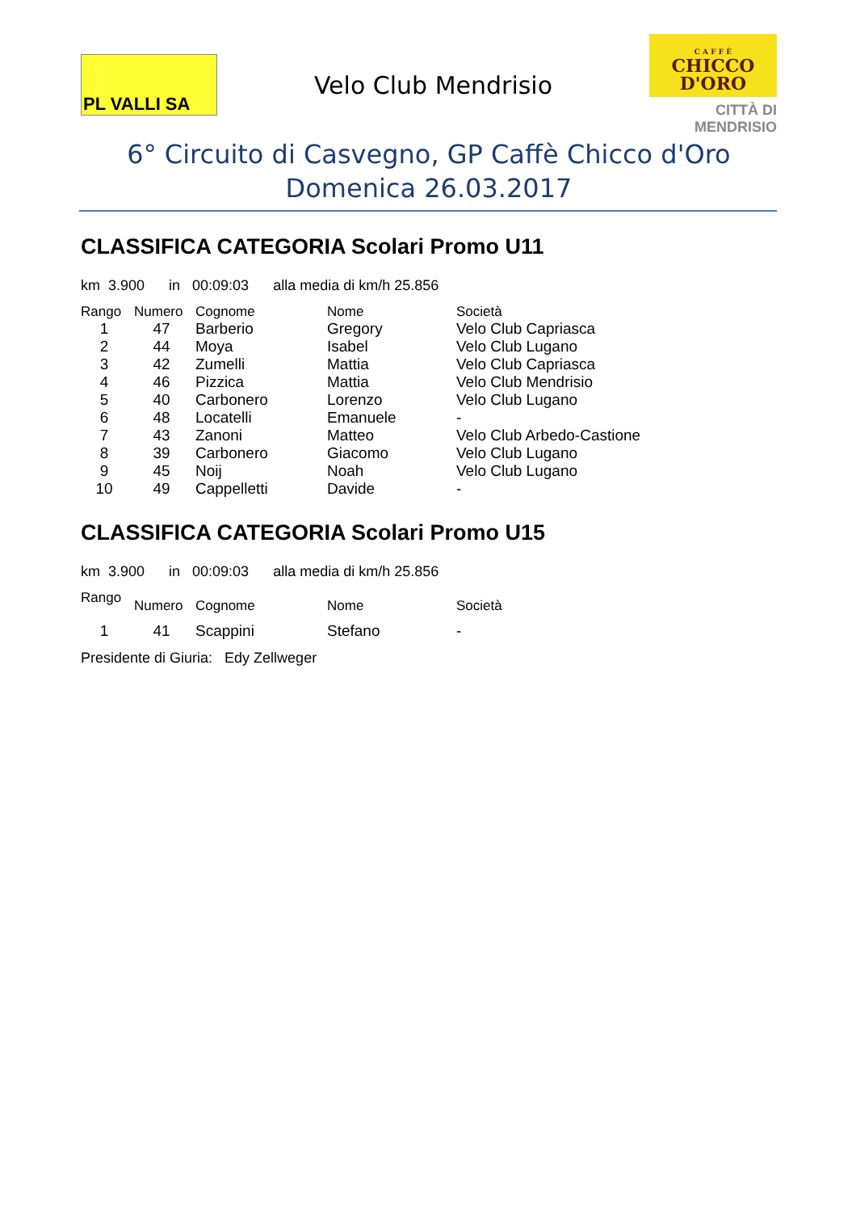PL VALLI SA
Velo Club Mendrisio
C A F F È
CHICCO
D'ORO
CITTÀ DI
MENDRISIO
6° Circuito di Casvegno, GP Caffè Chicco d'Oro
Domenica 26.03.2017
CLASSIFICA CATEGORIA Scolari Promo U11
km 3.900 in 00:09:03 alla media di km/h 25.856
| Rango | Numero | Cognome | Nome | Società |
| --- | --- | --- | --- | --- |
| 1 | 47 | Barberio | Gregory | Velo Club Capriasca |
| 2 | 44 | Moya | Isabel | Velo Club Lugano |
| 3 | 42 | Zumelli | Mattia | Velo Club Capriasca |
| 4 | 46 | Pizzica | Mattia | Velo Club Mendrisio |
| 5 | 40 | Carbonero | Lorenzo | Velo Club Lugano |
| 6 | 48 | Locatelli | Emanuele | - |
| 7 | 43 | Zanoni | Matteo | Velo Club Arbedo-Castione |
| 8 | 39 | Carbonero | Giacomo | Velo Club Lugano |
| 9 | 45 | Noij | Noah | Velo Club Lugano |
| 10 | 49 | Cappelletti | Davide | - |
CLASSIFICA CATEGORIA Scolari Promo U15
km 3.900 in 00:09:03 alla media di km/h 25.856
| Rango | Numero | Cognome | Nome | Società |
| --- | --- | --- | --- | --- |
| 1 | 41 | Scappini | Stefano | - |
Presidente di Giuria: Edy Zellweger